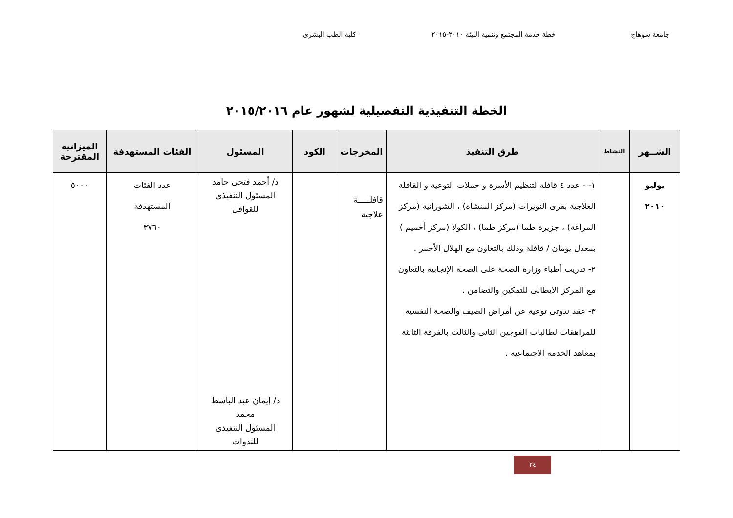جامعة سوهاج خطة خدمة المجتمع وتنمية البيئة ٢٠١٠-٢٠١٥ كلية الطب البشرى
الخطة التنفيذية التفصيلية لشهور عام ٢٠١٥/٢٠١٦
| الشــهر | النشاط | طرق التنفيذ | المخرجات | الكود | المسئول | الفئات المستهدفة | الميزانية المقترحة |
| --- | --- | --- | --- | --- | --- | --- | --- |
| يوليو ٢٠١٠ | | ١- - عدد ٤ قافلة لتنظيم الأسرة و حملات التوعية و القافلة العلاجية بقرى النويرات (مركز المنشاة) ، الشورانية (مركز المراغة) ، جزيرة طما (مركز طما) ، الكولا (مركز أخميم ) بمعدل يومان / قافلة وذلك بالتعاون مع الهلال الأحمر . ٢- تدريب أطباء وزارة الصحة على الصحة الإنجابية بالتعاون مع المركز الايطالى للتمكين والتضامن . ٣- عقد ندوتى توعية عن أمراض الصيف والصحة النفسية للمراهقات لطالبات الفوجين الثانى والثالث بالفرقة الثالثة بمعاهد الخدمة الاجتماعية . | قافلـــــة علاجية | | د/ أحمد فتحى حامد المسئول التنفيذى للقوافل د/ إيمان عبد الباسط محمد المسئول التنفيذى للندوات | عدد الفئات المستهدفة ٣٧٦٠ | ٥٠٠٠ |
٢٤